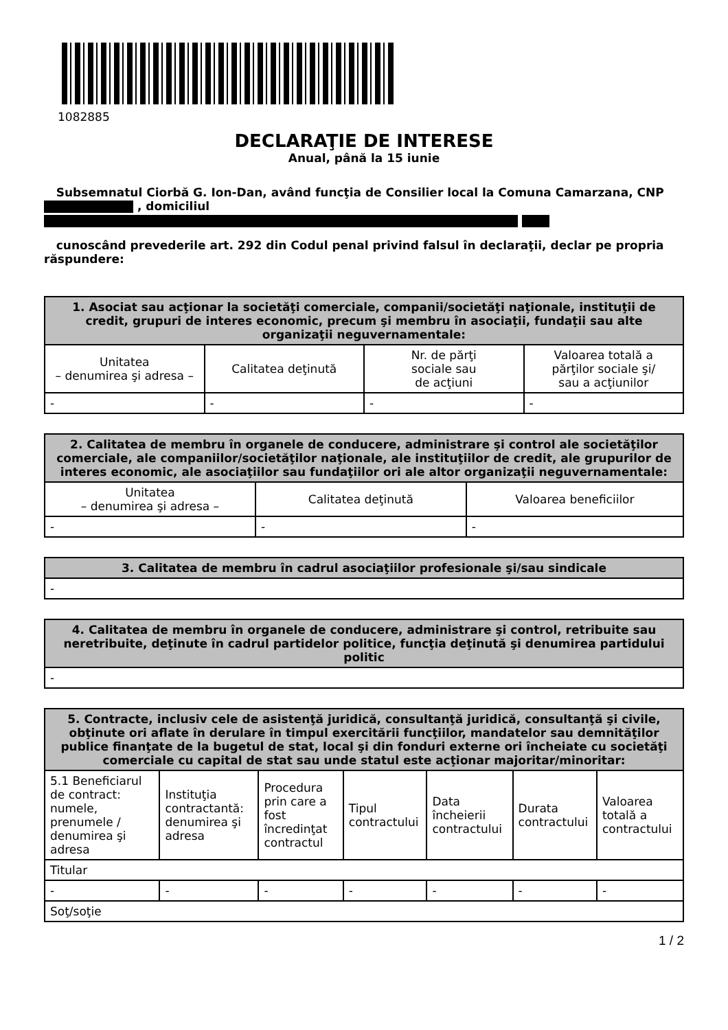1082885
DECLARAŢIE DE INTERESE
Anual, până la 15 iunie
Subsemnatul Ciorbă G. Ion-Dan, având funcţia de Consilier local la Comuna Camarzana, CNP , domiciliul
cunoscând prevederile art. 292 din Codul penal privind falsul în declaraţii, declar pe propria răspundere:
| 1. Asociat sau acţionar la societăţi comerciale, companii/societăţi naţionale, instituţii de credit, grupuri de interes economic, precum şi membru în asociaţii, fundaţii sau alte organizaţii neguvernamentale: | | | |
| --- | --- | --- | --- |
| Unitatea – denumirea şi adresa – | Calitatea deţinută | Nr. de părţi sociale sau de acţiuni | Valoarea totală a părţilor sociale şi/ sau a acţiunilor |
| - | - | - | - |
| 2. Calitatea de membru în organele de conducere, administrare şi control ale societăţilor comerciale, ale companiilor/societăţilor naţionale, ale instituţiilor de credit, ale grupurilor de interes economic, ale asociaţiilor sau fundaţiilor ori ale altor organizaţii neguvernamentale: | | |
| --- | --- | --- |
| Unitatea – denumirea şi adresa – | Calitatea deţinută | Valoarea beneficiilor |
| - | - | - |
| 3. Calitatea de membru în cadrul asociaţiilor profesionale şi/sau sindicale |
| --- |
| - |
| 4. Calitatea de membru în organele de conducere, administrare şi control, retribuite sau neretribuite, deţinute în cadrul partidelor politice, funcţia deţinută şi denumirea partidului politic |
| --- |
| - |
| 5. Contracte, inclusiv cele de asistenţă juridică, consultanţă juridică, consultanţă şi civile, obţinute ori aflate în derulare în timpul exercitării funcţiilor, mandatelor sau demnităţilor publice finanţate de la bugetul de stat, local şi din fonduri externe ori încheiate cu societăţi comerciale cu capital de stat sau unde statul este acţionar majoritar/minoritar: | | | | | | |
| --- | --- | --- | --- | --- | --- | --- |
| 5.1 Beneficiarul de contract: numele, prenumele / denumirea şi adresa | Instituţia contractantă: denumirea şi adresa | Procedura prin care a fost încredinţat contractul | Tipul contractului | Data încheierii contractului | Durata contractului | Valoarea totală a contractului |
| Titular | | | | | | |
| - | - | - | - | - | - | - |
| Soţ/soţie | | | | | | |
1 / 2